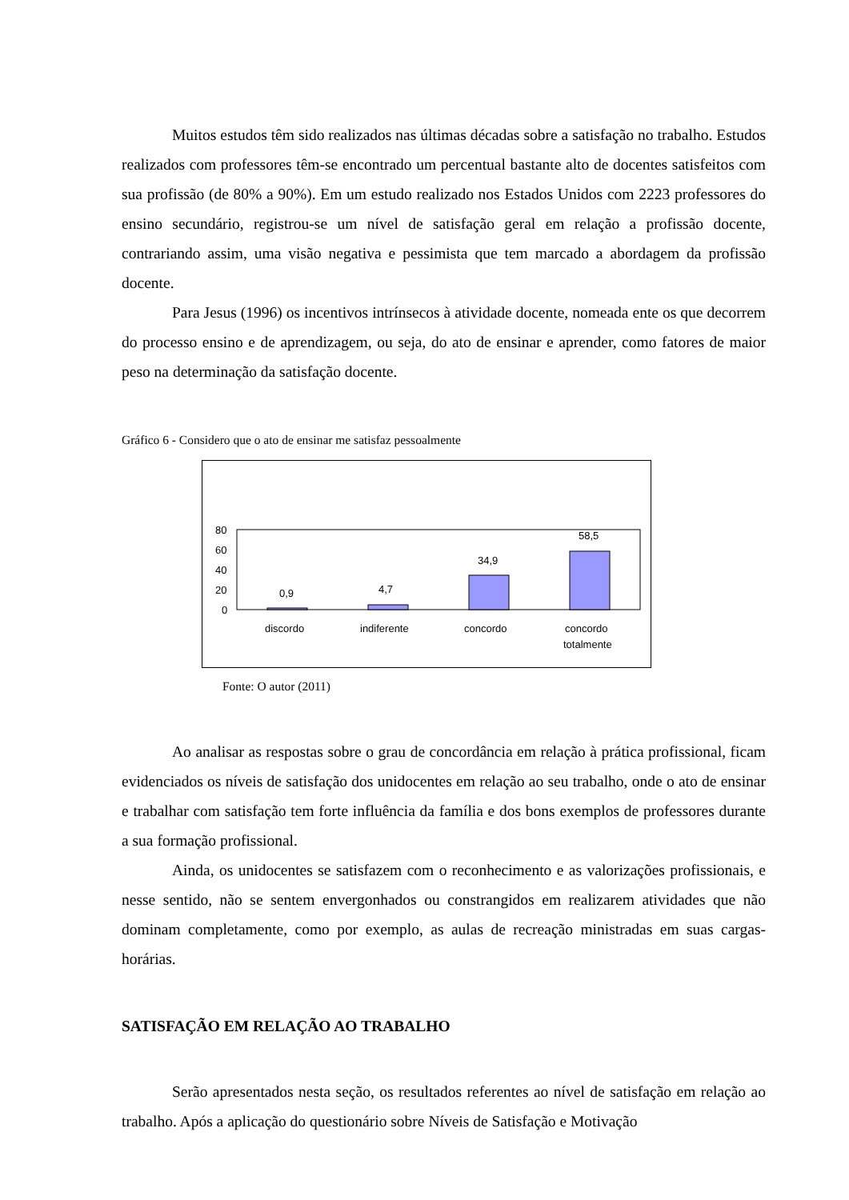Muitos estudos têm sido realizados nas últimas décadas sobre a satisfação no trabalho. Estudos realizados com professores têm-se encontrado um percentual bastante alto de docentes satisfeitos com sua profissão (de 80% a 90%). Em um estudo realizado nos Estados Unidos com 2223 professores do ensino secundário, registrou-se um nível de satisfação geral em relação a profissão docente, contrariando assim, uma visão negativa e pessimista que tem marcado a abordagem da profissão docente.
Para Jesus (1996) os incentivos intrínsecos à atividade docente, nomeada ente os que decorrem do processo ensino e de aprendizagem, ou seja, do ato de ensinar e aprender, como fatores de maior peso na determinação da satisfação docente.
Gráfico 6 - Considero que o ato de ensinar me satisfaz pessoalmente
80
60
40
20
0
0,9
4,7
34,9
58,5
discordo
indiferente
concordo
concordo
totalmente
Fonte: O autor (2011)
Ao analisar as respostas sobre o grau de concordância em relação à prática profissional, ficam evidenciados os níveis de satisfação dos unidocentes em relação ao seu trabalho, onde o ato de ensinar e trabalhar com satisfação tem forte influência da família e dos bons exemplos de professores durante a sua formação profissional.
Ainda, os unidocentes se satisfazem com o reconhecimento e as valorizações profissionais, e nesse sentido, não se sentem envergonhados ou constrangidos em realizarem atividades que não dominam completamente, como por exemplo, as aulas de recreação ministradas em suas cargas-horárias.
SATISFAÇÃO EM RELAÇÃO AO TRABALHO
Serão apresentados nesta seção, os resultados referentes ao nível de satisfação em relação ao trabalho. Após a aplicação do questionário sobre Níveis de Satisfação e Motivação